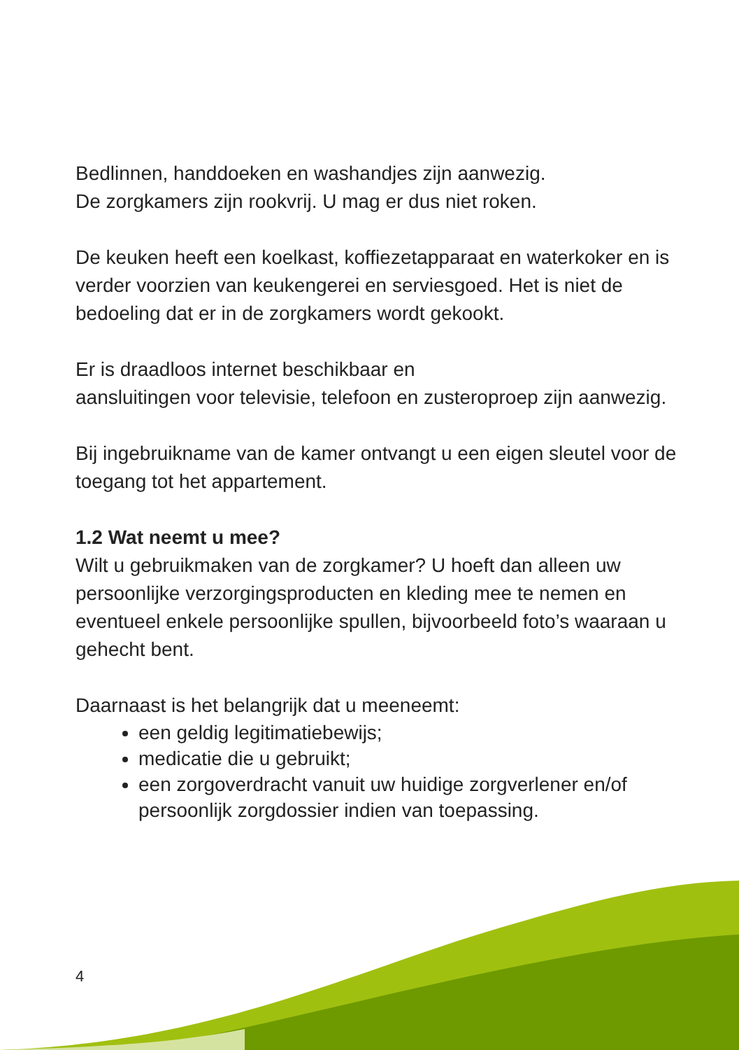Bedlinnen, handdoeken en washandjes zijn aanwezig.
De zorgkamers zijn rookvrij. U mag er dus niet roken.
De keuken heeft een koelkast, koffiezetapparaat en waterkoker en is verder voorzien van keukengerei en serviesgoed. Het is niet de bedoeling dat er in de zorgkamers wordt gekookt.
Er is draadloos internet beschikbaar en
aansluitingen voor televisie, telefoon en zusteroproep zijn aanwezig.
Bij ingebruikname van de kamer ontvangt u een eigen sleutel voor de toegang tot het appartement.
1.2 Wat neemt u mee?
Wilt u gebruikmaken van de zorgkamer? U hoeft dan alleen uw persoonlijke verzorgingsproducten en kleding mee te nemen en eventueel enkele persoonlijke spullen, bijvoorbeeld foto’s waaraan u gehecht bent.
Daarnaast is het belangrijk dat u meeneemt:
een geldig legitimatiebewijs;
medicatie die u gebruikt;
een zorgoverdracht vanuit uw huidige zorgverlener en/of persoonlijk zorgdossier indien van toepassing.
4